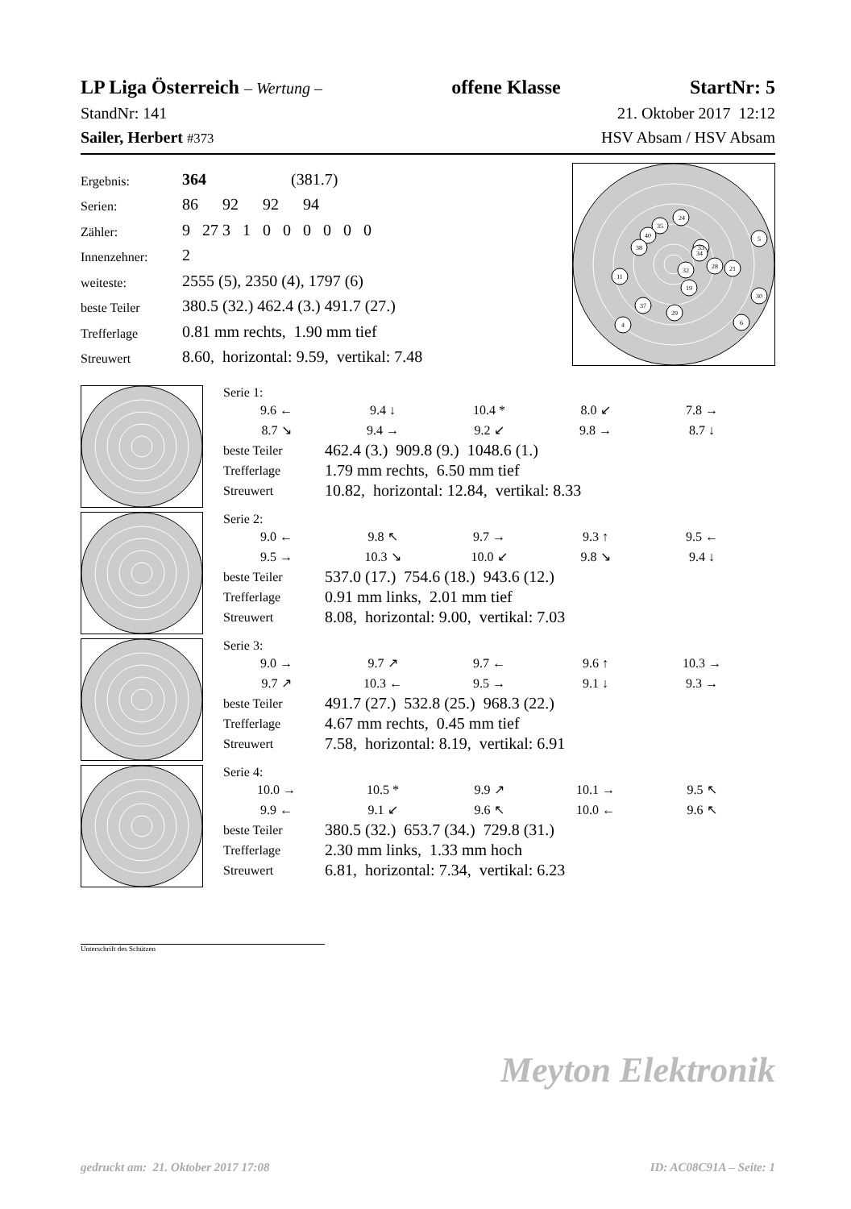LP Liga Österreich – Wertung – offene Klasse StartNr: 5
StandNr: 141 21. Oktober 2017 12:12
Sailer, Herbert #373 HSV Absam / HSV Absam
| Ergebnis: | 364 (381.7) |
| Serien: | 86 92 92 94 |
| Zähler: | 9 27 3 1 0 0 0 0 0 0 |
| Innenzehner: | 2 |
| weiteste: | 2555 (5), 2350 (4), 1797 (6) |
| beste Teiler | 380.5 (32.) 462.4 (3.) 491.7 (27.) |
| Trefferlage | 0.81 mm rechts, 1.90 mm tief |
| Streuwert | 8.60, horizontal: 9.59, vertikal: 7.48 |
5
24
35
40
38
6
11
33
34
32
28
21
19
30
37
29
4
Serie 1:
9.6 ← 9.4 ↓ 10.4 * 8.0 ↙ 7.8 → 8.7 ↘ 9.4 → 9.2 ↙ 9.8 → 8.7 ↓
| beste Teiler | 462.4 (3.) 909.8 (9.) 1048.6 (1.) |
| Trefferlage | 1.79 mm rechts, 6.50 mm tief |
| Streuwert | 10.82, horizontal: 12.84, vertikal: 8.33 |
Serie 2:
9.0 ← 9.8 ↖ 9.7 → 9.3 ↑ 9.5 ← 9.5 → 10.3 ↘ 10.0 ↙ 9.8 ↘ 9.4 ↓
| beste Teiler | 537.0 (17.) 754.6 (18.) 943.6 (12.) |
| Trefferlage | 0.91 mm links, 2.01 mm tief |
| Streuwert | 8.08, horizontal: 9.00, vertikal: 7.03 |
Serie 3:
9.0 → 9.7 ↗ 9.7 ← 9.6 ↑ 10.3 → 9.7 ↗ 10.3 ← 9.5 → 9.1 ↓ 9.3 →
| beste Teiler | 491.7 (27.) 532.8 (25.) 968.3 (22.) |
| Trefferlage | 4.67 mm rechts, 0.45 mm tief |
| Streuwert | 7.58, horizontal: 8.19, vertikal: 6.91 |
Serie 4:
10.0 → 10.5 * 9.9 ↗ 10.1 → 9.5 ↖ 9.9 ← 9.1 ↙ 9.6 ↖ 10.0 ← 9.6 ↖
| beste Teiler | 380.5 (32.) 653.7 (34.) 729.8 (31.) |
| Trefferlage | 2.30 mm links, 1.33 mm hoch |
| Streuwert | 6.81, horizontal: 7.34, vertikal: 6.23 |
Unterschrift des Schützen
Meyton Elektronik
gedruckt am: 21. Oktober 2017 17:08 ID: AC08C91A – Seite: 1